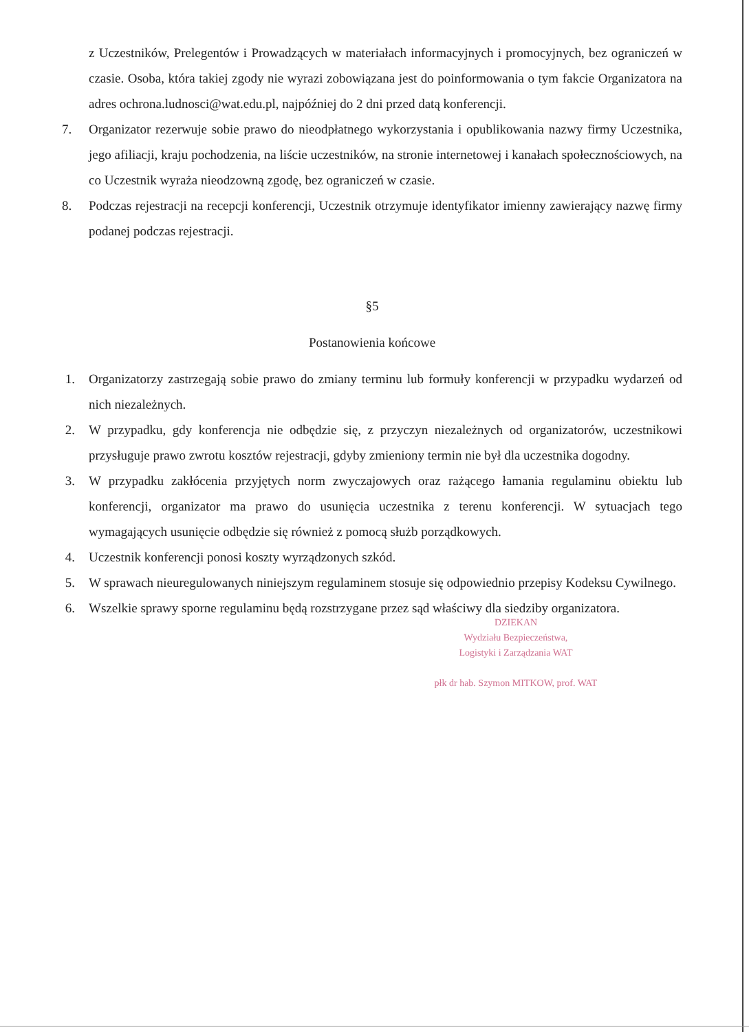z Uczestników, Prelegentów i Prowadzących w materiałach informacyjnych i promocyjnych, bez ograniczeń w czasie. Osoba, która takiej zgody nie wyrazi zobowiązana jest do poinformowania o tym fakcie Organizatora na adres ochrona.ludnosci@wat.edu.pl, najpóźniej do 2 dni przed datą konferencji.
7. Organizator rezerwuje sobie prawo do nieodpłatnego wykorzystania i opublikowania nazwy firmy Uczestnika, jego afiliacji, kraju pochodzenia, na liście uczestników, na stronie internetowej i kanałach społecznościowych, na co Uczestnik wyraża nieodzowną zgodę, bez ograniczeń w czasie.
8. Podczas rejestracji na recepcji konferencji, Uczestnik otrzymuje identyfikator imienny zawierający nazwę firmy podanej podczas rejestracji.
§5
Postanowienia końcowe
1. Organizatorzy zastrzegają sobie prawo do zmiany terminu lub formuły konferencji w przypadku wydarzeń od nich niezależnych.
2. W przypadku, gdy konferencja nie odbędzie się, z przyczyn niezależnych od organizatorów, uczestnikowi przysługuje prawo zwrotu kosztów rejestracji, gdyby zmieniony termin nie był dla uczestnika dogodny.
3. W przypadku zakłócenia przyjętych norm zwyczajowych oraz rażącego łamania regulaminu obiektu lub konferencji, organizator ma prawo do usunięcia uczestnika z terenu konferencji. W sytuacjach tego wymagających usunięcie odbędzie się również z pomocą służb porządkowych.
4. Uczestnik konferencji ponosi koszty wyrządzonych szkód.
5. W sprawach nieuregulowanych niniejszym regulaminem stosuje się odpowiednio przepisy Kodeksu Cywilnego.
6. Wszelkie sprawy sporne regulaminu będą rozstrzygane przez sąd właściwy dla siedziby organizatora.
DZIEKAN
Wydziału Bezpieczeństwa,
Logistyki i Zarządzania WAT
płk dr hab. Szymon MITKOW, prof. WAT